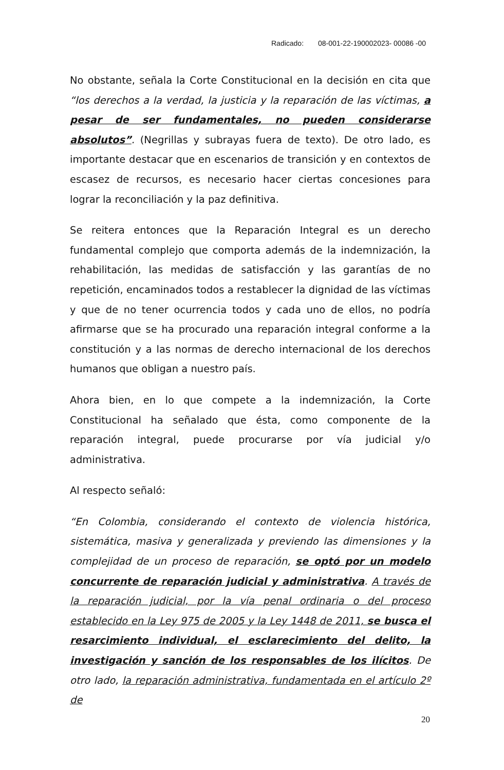Radicado: 08-001-22-190002023- 00086 -00
No obstante, señala la Corte Constitucional en la decisión en cita que “los derechos a la verdad, la justicia y la reparación de las víctimas, a pesar de ser fundamentales, no pueden considerarse absolutos”. (Negrillas y subrayas fuera de texto). De otro lado, es importante destacar que en escenarios de transición y en contextos de escasez de recursos, es necesario hacer ciertas concesiones para lograr la reconciliación y la paz definitiva.
Se reitera entonces que la Reparación Integral es un derecho fundamental complejo que comporta además de la indemnización, la rehabilitación, las medidas de satisfacción y las garantías de no repetición, encaminados todos a restablecer la dignidad de las víctimas y que de no tener ocurrencia todos y cada uno de ellos, no podría afirmarse que se ha procurado una reparación integral conforme a la constitución y a las normas de derecho internacional de los derechos humanos que obligan a nuestro país.
Ahora bien, en lo que compete a la indemnización, la Corte Constitucional ha señalado que ésta, como componente de la reparación integral, puede procurarse por vía judicial y/o administrativa.
Al respecto señaló:
“En Colombia, considerando el contexto de violencia histórica, sistemática, masiva y generalizada y previendo las dimensiones y la complejidad de un proceso de reparación, se optó por un modelo concurrente de reparación judicial y administrativa. A través de la reparación judicial, por la vía penal ordinaria o del proceso establecido en la Ley 975 de 2005 y la Ley 1448 de 2011, se busca el resarcimiento individual, el esclarecimiento del delito, la investigación y sanción de los responsables de los ilícitos. De otro lado, la reparación administrativa, fundamentada en el artículo 2º de
20